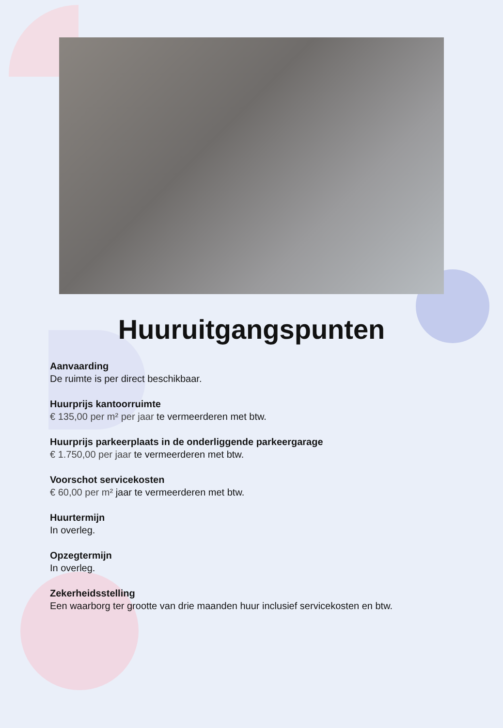Huuruitgangspunten
Aanvaarding
De ruimte is per direct beschikbaar.
Huurprijs kantoorruimte
€ 135,00 per m² per jaar te vermeerderen met btw.
Huurprijs parkeerplaats in de onderliggende parkeergarage
€ 1.750,00 per jaar te vermeerderen met btw.
Voorschot servicekosten
€ 60,00 per m² jaar te vermeerderen met btw.
Huurtermijn
In overleg.
Opzegtermijn
In overleg.
Zekerheidsstelling
Een waarborg ter grootte van drie maanden huur inclusief servicekosten en btw.